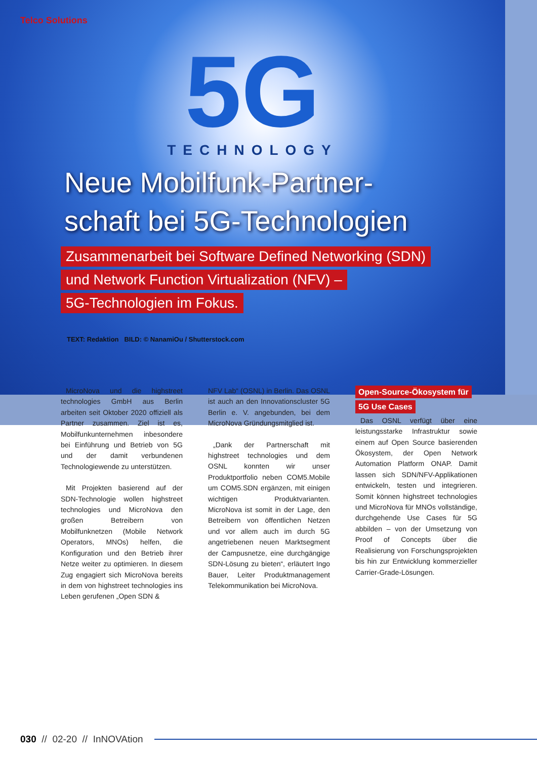Telco Solutions
5G
TECHNOLOGY
Neue Mobilfunk-Partner-
schaft bei 5G-Technologien
Zusammenarbeit bei Software Defined Networking (SDN)
und Network Function Virtualization (NFV) –
5G-Technologien im Fokus.
TEXT: Redaktion BILD: © NanamiOu / Shutterstock.com
MicroNova und die highstreet technologies GmbH aus Berlin arbeiten seit Oktober 2020 offiziell als Partner zusammen. Ziel ist es, Mobilfunkunternehmen inbesondere bei Einführung und Betrieb von 5G und der damit verbundenen Technologiewende zu unterstützen.
Mit Projekten basierend auf der SDN-Technologie wollen highstreet technologies und MicroNova den großen Betreibern von Mobilfunknetzen (Mobile Network Operators, MNOs) helfen, die Konfiguration und den Betrieb ihrer Netze weiter zu optimieren. In diesem Zug engagiert sich MicroNova bereits in dem von highstreet technologies ins Leben gerufenen „Open SDN &
NFV Lab“ (OSNL) in Berlin. Das OSNL ist auch an den Innovationscluster 5G Berlin e. V. angebunden, bei dem MicroNova Gründungsmitglied ist.
„Dank der Partnerschaft mit highstreet technologies und dem OSNL konnten wir unser Produktportfolio neben COM5.Mobile um COM5.SDN ergänzen, mit einigen wichtigen Produktvarianten. MicroNova ist somit in der Lage, den Betreibern von öffentlichen Netzen und vor allem auch im durch 5G angetriebenen neuen Marktsegment der Campusnetze, eine durchgängige SDN-Lösung zu bieten“, erläutert Ingo Bauer, Leiter Produktmanagement Telekommunikation bei MicroNova.
Open-Source-Ökosystem für
5G Use Cases
Das OSNL verfügt über eine leistungsstarke Infrastruktur sowie einem auf Open Source basierenden Ökosystem, der Open Network Automation Platform ONAP. Damit lassen sich SDN/NFV-Applikationen entwickeln, testen und integrieren. Somit können highstreet technologies und MicroNova für MNOs vollständige, durchgehende Use Cases für 5G abbilden – von der Umsetzung von Proof of Concepts über die Realisierung von Forschungsprojekten bis hin zur Entwicklung kommerzieller Carrier-Grade-Lösungen.
030 // 02-20 // InNOVAtion